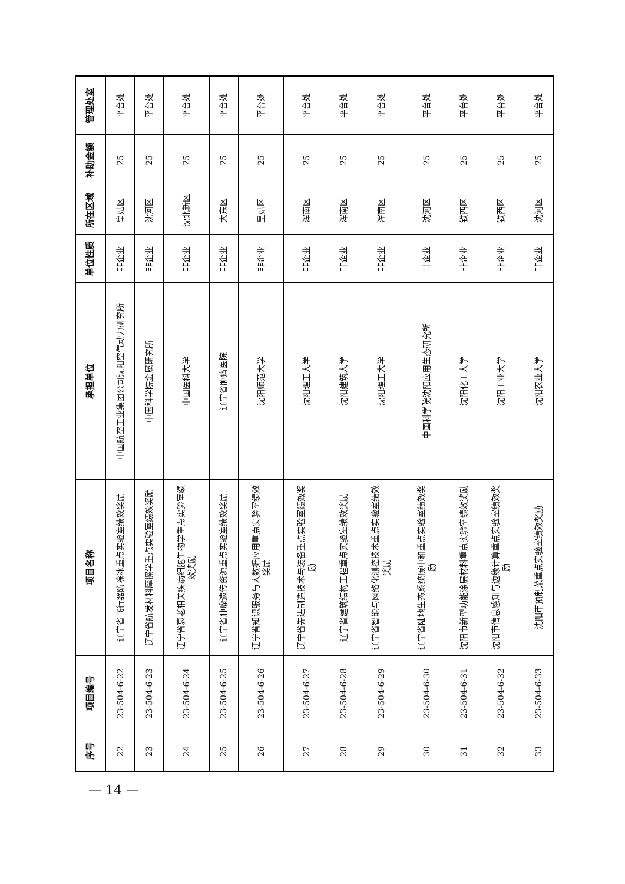| 序号 | 项目编号 | 项目名称 | 承担单位 | 单位性质 | 所在区域 | 补助金额 | 管理处室 |
| --- | --- | --- | --- | --- | --- | --- | --- |
| 22 | 23-504-6-22 | 辽宁省飞行器防除冰重点实验室绩效奖励 | 中国航空工业集团公司沈阳空气动力研究所 | 非企业 | 皇姑区 | 25 | 平台处 |
| 23 | 23-504-6-23 | 辽宁省航发材料摩擦学重点实验室绩效奖励 | 中国科学院金属研究所 | 非企业 | 沈河区 | 25 | 平台处 |
| 24 | 23-504-6-24 | 辽宁省衰老相关疾病细胞生物学重点实验室绩效奖励 | 中国医科大学 | 非企业 | 沈北新区 | 25 | 平台处 |
| 25 | 23-504-6-25 | 辽宁省肿瘤遗传资源重点实验室绩效奖励 | 辽宁省肿瘤医院 | 非企业 | 大东区 | 25 | 平台处 |
| 26 | 23-504-6-26 | 辽宁省知识服务与大数据应用重点实验室绩效奖励 | 沈阳师范大学 | 非企业 | 皇姑区 | 25 | 平台处 |
| 27 | 23-504-6-27 | 辽宁省先进制造技术与装备重点实验室绩效奖励 | 沈阳理工大学 | 非企业 | 浑南区 | 25 | 平台处 |
| 28 | 23-504-6-28 | 辽宁省建筑结构工程重点实验室绩效奖励 | 沈阳建筑大学 | 非企业 | 浑南区 | 25 | 平台处 |
| 29 | 23-504-6-29 | 辽宁省智能与网络化测控技术重点实验室绩效奖励 | 沈阳理工大学 | 非企业 | 浑南区 | 25 | 平台处 |
| 30 | 23-504-6-30 | 辽宁省陆地生态系统碳中和重点实验室绩效奖励 | 中国科学院沈阳应用生态研究所 | 非企业 | 沈河区 | 25 | 平台处 |
| 31 | 23-504-6-31 | 沈阳市新型功能涂层材料重点实验室绩效奖励 | 沈阳化工大学 | 非企业 | 铁西区 | 25 | 平台处 |
| 32 | 23-504-6-32 | 沈阳市信息感知与边缘计算重点实验室绩效奖励 | 沈阳工业大学 | 非企业 | 铁西区 | 25 | 平台处 |
| 33 | 23-504-6-33 | 沈阳市预制菜重点实验室绩效奖励 | 沈阳农业大学 | 非企业 | 沈河区 | 25 | 平台处 |
— 14 —